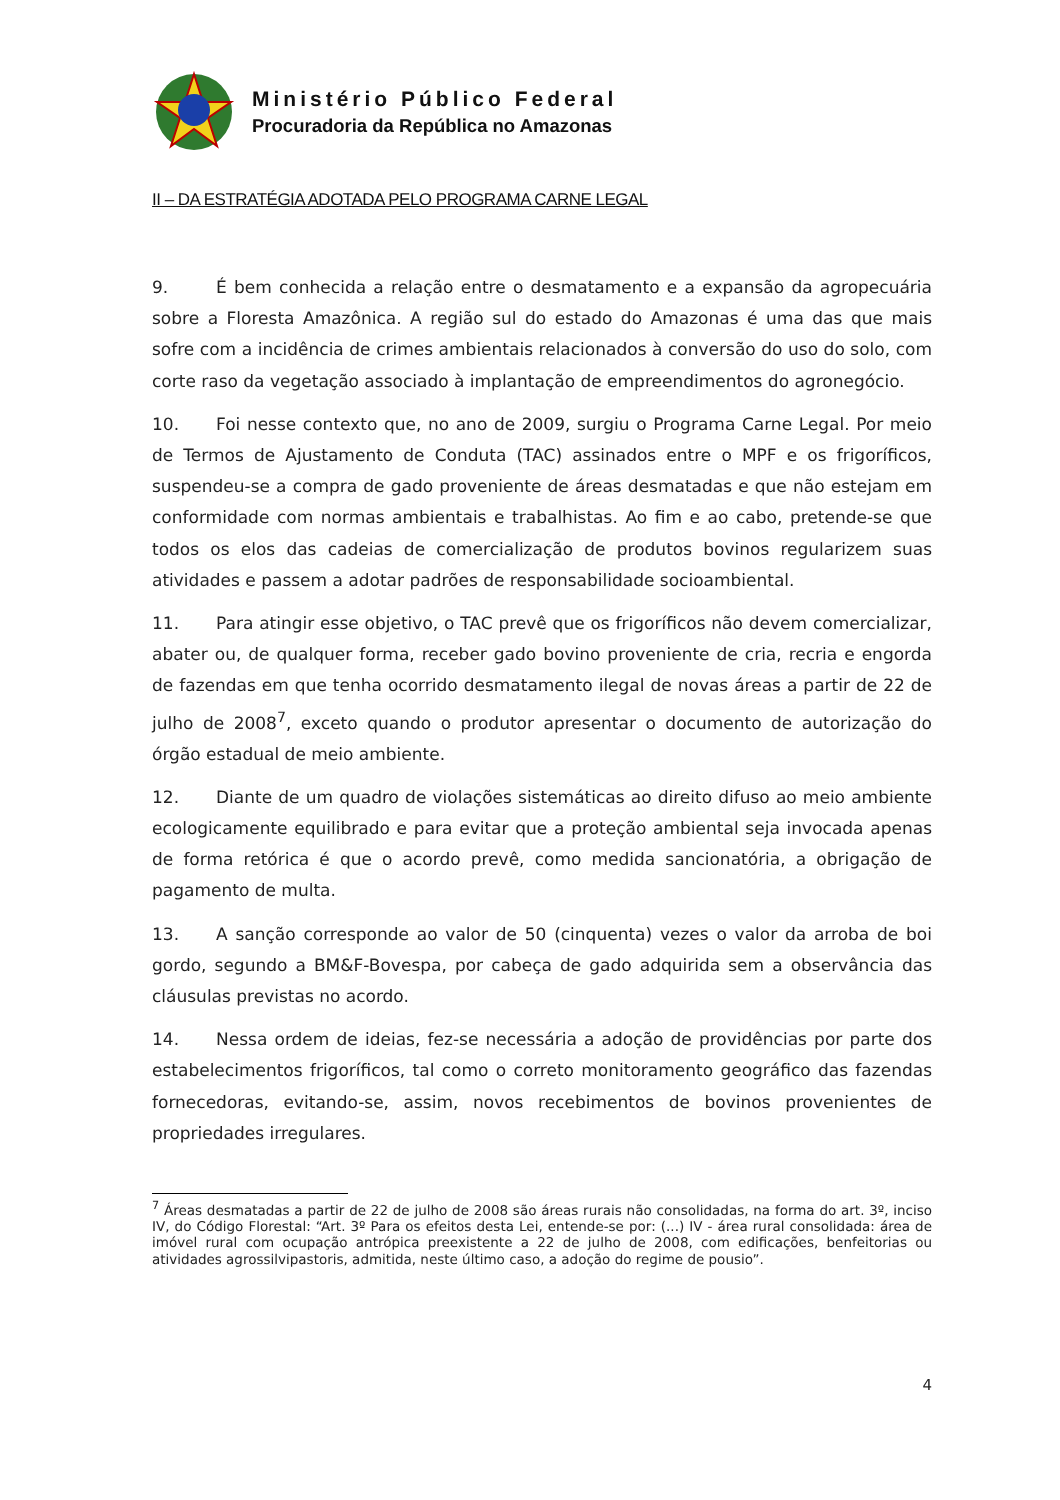Ministério Público Federal
Procuradoria da República no Amazonas
II – DA ESTRATÉGIA ADOTADA PELO PROGRAMA CARNE LEGAL
9. É bem conhecida a relação entre o desmatamento e a expansão da agropecuária sobre a Floresta Amazônica. A região sul do estado do Amazonas é uma das que mais sofre com a incidência de crimes ambientais relacionados à conversão do uso do solo, com corte raso da vegetação associado à implantação de empreendimentos do agronegócio.
10. Foi nesse contexto que, no ano de 2009, surgiu o Programa Carne Legal. Por meio de Termos de Ajustamento de Conduta (TAC) assinados entre o MPF e os frigoríficos, suspendeu-se a compra de gado proveniente de áreas desmatadas e que não estejam em conformidade com normas ambientais e trabalhistas. Ao fim e ao cabo, pretende-se que todos os elos das cadeias de comercialização de produtos bovinos regularizem suas atividades e passem a adotar padrões de responsabilidade socioambiental.
11. Para atingir esse objetivo, o TAC prevê que os frigoríficos não devem comercializar, abater ou, de qualquer forma, receber gado bovino proveniente de cria, recria e engorda de fazendas em que tenha ocorrido desmatamento ilegal de novas áreas a partir de 22 de julho de 2008<sup>7</sup>, exceto quando o produtor apresentar o documento de autorização do órgão estadual de meio ambiente.
12. Diante de um quadro de violações sistemáticas ao direito difuso ao meio ambiente ecologicamente equilibrado e para evitar que a proteção ambiental seja invocada apenas de forma retórica é que o acordo prevê, como medida sancionatória, a obrigação de pagamento de multa.
13. A sanção corresponde ao valor de 50 (cinquenta) vezes o valor da arroba de boi gordo, segundo a BM&F-Bovespa, por cabeça de gado adquirida sem a observância das cláusulas previstas no acordo.
14. Nessa ordem de ideias, fez-se necessária a adoção de providências por parte dos estabelecimentos frigoríficos, tal como o correto monitoramento geográfico das fazendas fornecedoras, evitando-se, assim, novos recebimentos de bovinos provenientes de propriedades irregulares.
<sup>7</sup> Áreas desmatadas a partir de 22 de julho de 2008 são áreas rurais não consolidadas, na forma do art. 3º, inciso IV, do Código Florestal: “Art. 3º Para os efeitos desta Lei, entende-se por: (...) IV - área rural consolidada: área de imóvel rural com ocupação antrópica preexistente a 22 de julho de 2008, com edificações, benfeitorias ou atividades agrossilvipastoris, admitida, neste último caso, a adoção do regime de pousio”.
4